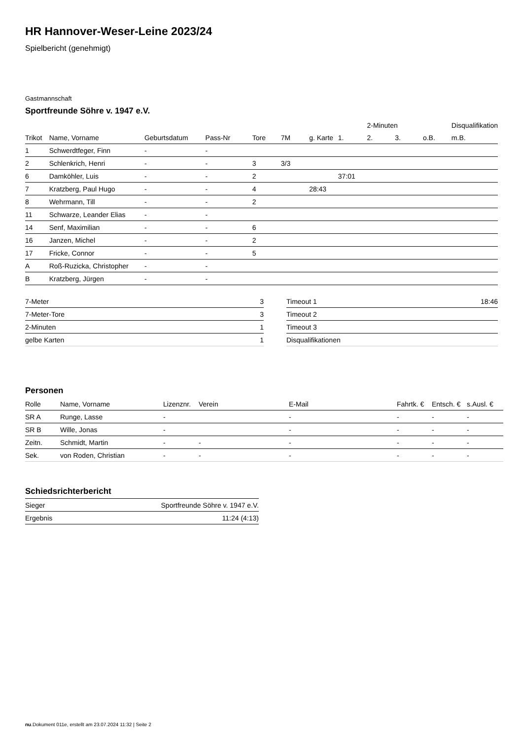HR Hannover-Weser-Leine 2023/24
Spielbericht (genehmigt)
Gastmannschaft
Sportfreunde Söhre v. 1947 e.V.
| | | | | | | | | 2-Minuten | | | Disqualifikation |
| Trikot | Name, Vorname | Geburtsdatum | Pass-Nr | Tore | 7M | g. Karte | 1. | 2. | 3. | o.B. | m.B. |
| 1 | Schwerdtfeger, Finn | - | - | | | | | | | | |
| 2 | Schlenkrich, Henri | - | - | 3 | 3/3 | | | | | | |
| 6 | Damköhler, Luis | - | - | 2 | | | 37:01 | | | | |
| 7 | Kratzberg, Paul Hugo | - | - | 4 | | 28:43 | | | | | |
| 8 | Wehrmann, Till | - | - | 2 | | | | | | | |
| 11 | Schwarze, Leander Elias | - | - | | | | | | | | |
| 14 | Senf, Maximilian | - | - | 6 | | | | | | | |
| 16 | Janzen, Michel | - | - | 2 | | | | | | | |
| 17 | Fricke, Connor | - | - | 5 | | | | | | | |
| A | Roß-Ruzicka, Christopher | - | - | | | | | | | | |
| B | Kratzberg, Jürgen | - | - | | | | | | | | |
| 7-Meter | 3 |
| 7-Meter-Tore | 3 |
| 2-Minuten | 1 |
| gelbe Karten | 1 |
| Timeout 1 | 18:46 |
| Timeout 2 | |
| Timeout 3 | |
| Disqualifikationen | |
Personen
| Rolle | Name, Vorname | Lizenznr. | Verein | E-Mail | Fahrtk. € | Entsch. € | s.Ausl. € |
| --- | --- | --- | --- | --- | --- | --- | --- |
| SR A | Runge, Lasse | - | | - | - | - | - |
| SR B | Wille, Jonas | - | | - | - | - | - |
| Zeitn. | Schmidt, Martin | - | - | - | - | - | - |
| Sek. | von Roden, Christian | - | - | - | - | - | - |
Schiedsrichterbericht
| Sieger | Sportfreunde Söhre v. 1947 e.V. |
| Ergebnis | 11:24 (4:13) |
nu.Dokument 011e, erstellt am 23.07.2024 11:32 | Seite 2